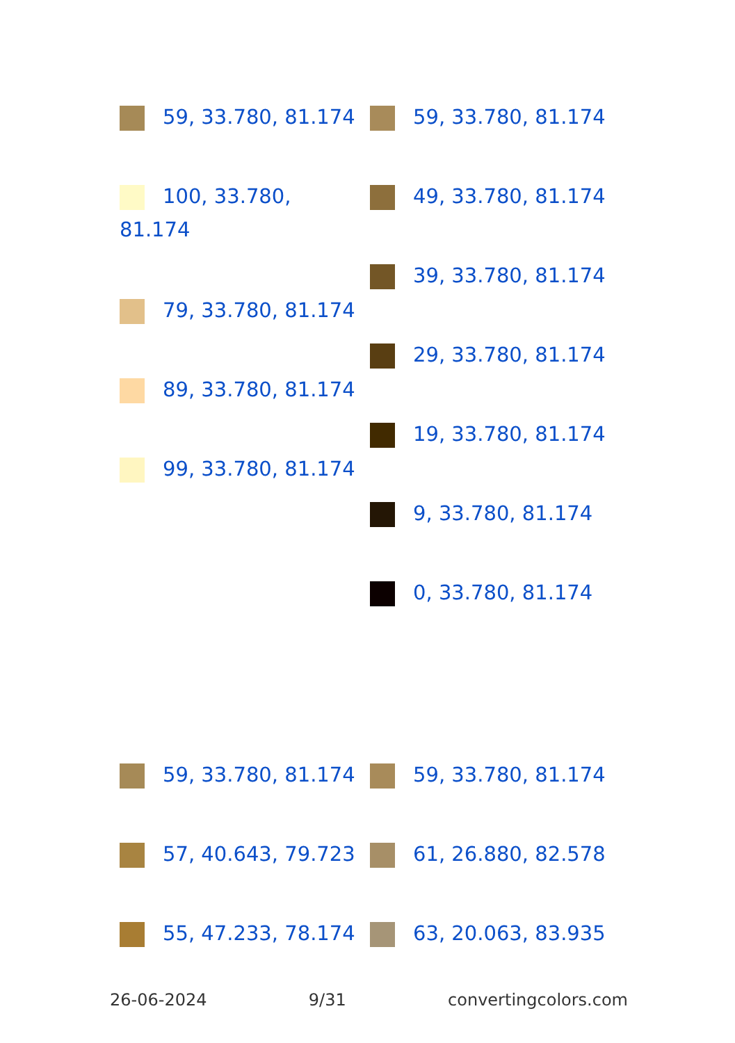59, 33.780, 81.174
100, 33.780,
81.174
79, 33.780, 81.174
89, 33.780, 81.174
99, 33.780, 81.174
59, 33.780, 81.174
49, 33.780, 81.174
39, 33.780, 81.174
29, 33.780, 81.174
19, 33.780, 81.174
9, 33.780, 81.174
0, 33.780, 81.174
59, 33.780, 81.174
57, 40.643, 79.723
55, 47.233, 78.174
59, 33.780, 81.174
61, 26.880, 82.578
63, 20.063, 83.935
26-06-2024 9/31 convertingcolors.com